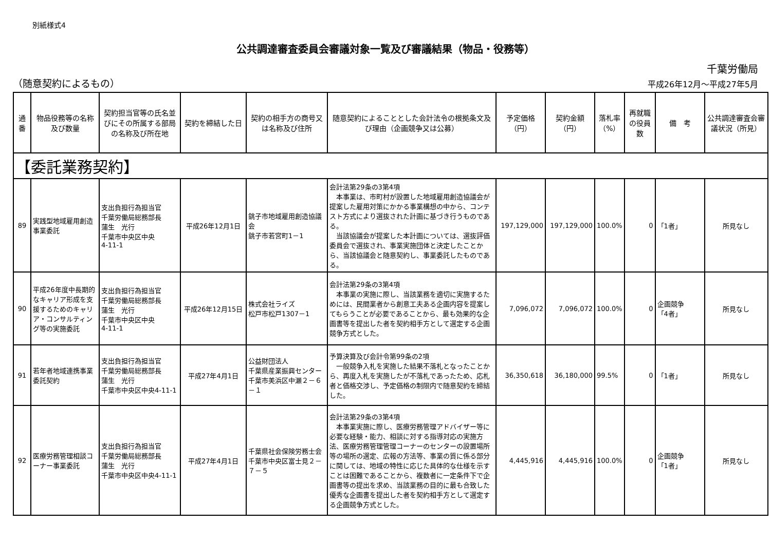別紙様式4
公共調達審査委員会審議対象一覧及び審議結果（物品・役務等）
千葉労働局
（随意契約によるもの） 平成26年12月～平成27年5月
| 通番 | 物品役務等の名称及び数量 | 契約担当官等の氏名並びにその所属する部局の名称及び所在地 | 契約を締結した日 | 契約の相手方の商号又は名称及び住所 | 随意契約によることとした会計法令の根拠条文及び理由（企画競争又は公募） | 予定価格（円） | 契約金額（円） | 落札率（%） | 再就職の役員数 | 備 考 | 公共調達審査会審議状況（所見） |
| --- | --- | --- | --- | --- | --- | --- | --- | --- | --- | --- | --- |
| 【委託業務契約】 | | | | | | | | | | | |
| 89 | 実践型地域雇用創造事業委託 | 支出負担行為担当官 千葉労働局総務部長 蒲生 光行 千葉市中央区中央 4-11-1 | 平成26年12月1日 | 銚子市地域雇用創造協議会 銚子市若宮町1－1 | 会計法第29条の3第4項 本事業は、市町村が設置した地域雇用創造協議会が提案した雇用対策にかかる事業構想の中から、コンテスト方式により選抜された計画に基づき行うものである。 当該協議会が提案した本計画については、選抜評価委員会で選抜され、事業実施団体と決定したことから、当該協議会と随意契約し、事業委託したものである。 | 197,129,000 | 197,129,000 | 100.0% | 0 | 「1者」 | 所見なし |
| 90 | 平成26年度中長期的なキャリア形成を支援するためのキャリア・コンサルティング等の実施委託 | 支出負担行為担当官 千葉労働局総務部長 蒲生 光行 千葉市中央区中央 4-11-1 | 平成26年12月15日 | 株式会社ライズ 松戸市松戸1307－1 | 会計法第29条の3第4項 本事業の実施に際し、当該業務を適切に実施するためには、民間業者から創意工夫ある企画内容を提案してもらうことが必要であることから、最も効果的な企画書等を提出した者を契約相手方として選定する企画競争方式とした。 | 7,096,072 | 7,096,072 | 100.0% | 0 | 企画競争 「4者」 | 所見なし |
| 91 | 若年者地域連携事業委託契約 | 支出負担行為担当官 千葉労働局総務部長 蒲生 光行 千葉市中央区中央4-11-1 | 平成27年4月1日 | 公益財団法人 千葉県産業振興センター 千葉市美浜区中瀬２－６－１ | 予算決算及び会計令第99条の2項 一般競争入札を実施した結果不落札となったことから、再度入札を実施したが不落札であったため、応札者と価格交渉し、予定価格の制限内で随意契約を締結した。 | 36,350,618 | 36,180,000 | 99.5% | 0 | 「1者」 | 所見なし |
| 92 | 医療労務管理相談コーナー事業委託 | 支出負担行為担当官 千葉労働局総務部長 蒲生 光行 千葉市中央区中央4-11-1 | 平成27年4月1日 | 千葉県社会保険労務士会 千葉市中央区富士見２－７－５ | 会計法第29条の3第4項 本事業実施に際し、医療労務管理アドバイザー等に必要な経験・能力、相談に対する指導対応の実施方法、医療労務管理管理コーナーのセンターの設置場所等の場所の選定、広報の方法等、事業の質に係る部分に関しては、地域の特性に応じた具体的な仕様を示すことは困難であることから、複数者に一定条件下で企画書等の提出を求め、当該業務の目的に最も合致した優秀な企画書を提出した者を契約相手方として選定する企画競争方式とした。 | 4,445,916 | 4,445,916 | 100.0% | 0 | 企画競争 「1者」 | 所見なし |